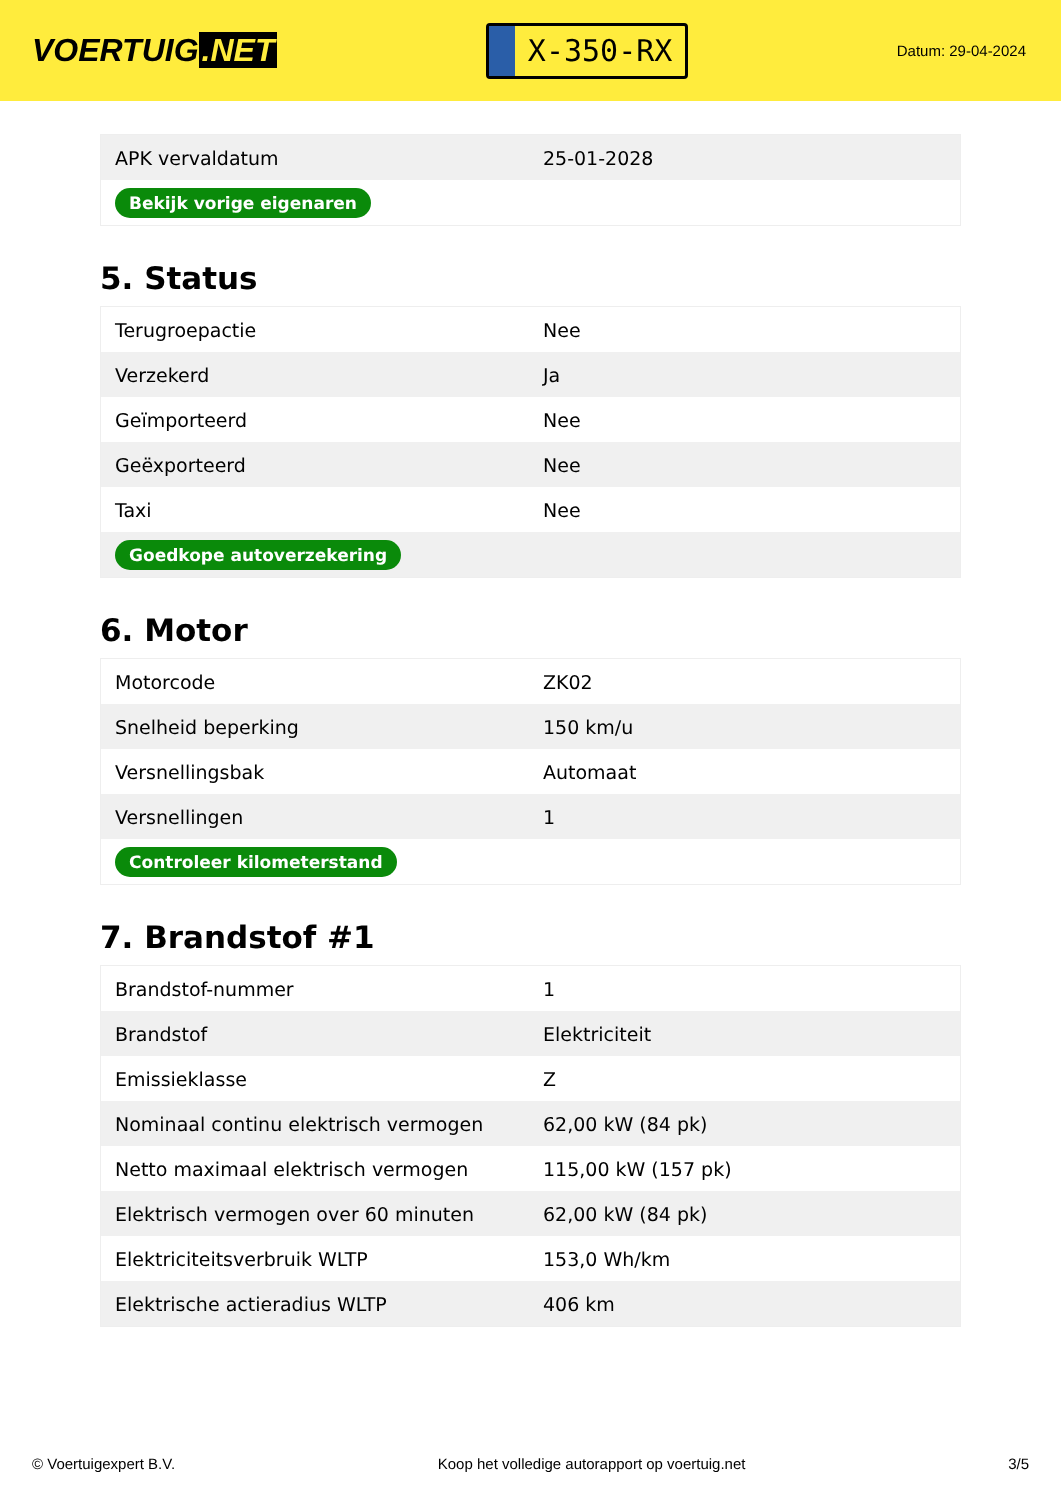VOERTUIG.NET
X-350-RX
Datum: 29-04-2024
| APK vervaldatum | 25-01-2028 |
| Bekijk vorige eigenaren | |
5. Status
| Terugroepactie | Nee |
| Verzekerd | Ja |
| Geïmporteerd | Nee |
| Geëxporteerd | Nee |
| Taxi | Nee |
| Goedkope autoverzekering | |
6. Motor
| Motorcode | ZK02 |
| Snelheid beperking | 150 km/u |
| Versnellingsbak | Automaat |
| Versnellingen | 1 |
| Controleer kilometerstand | |
7. Brandstof #1
| Brandstof-nummer | 1 |
| Brandstof | Elektriciteit |
| Emissieklasse | Z |
| Nominaal continu elektrisch vermogen | 62,00 kW (84 pk) |
| Netto maximaal elektrisch vermogen | 115,00 kW (157 pk) |
| Elektrisch vermogen over 60 minuten | 62,00 kW (84 pk) |
| Elektriciteitsverbruik WLTP | 153,0 Wh/km |
| Elektrische actieradius WLTP | 406 km |
© Voertuigexpert B.V. Koop het volledige autorapport op voertuig.net 3/5